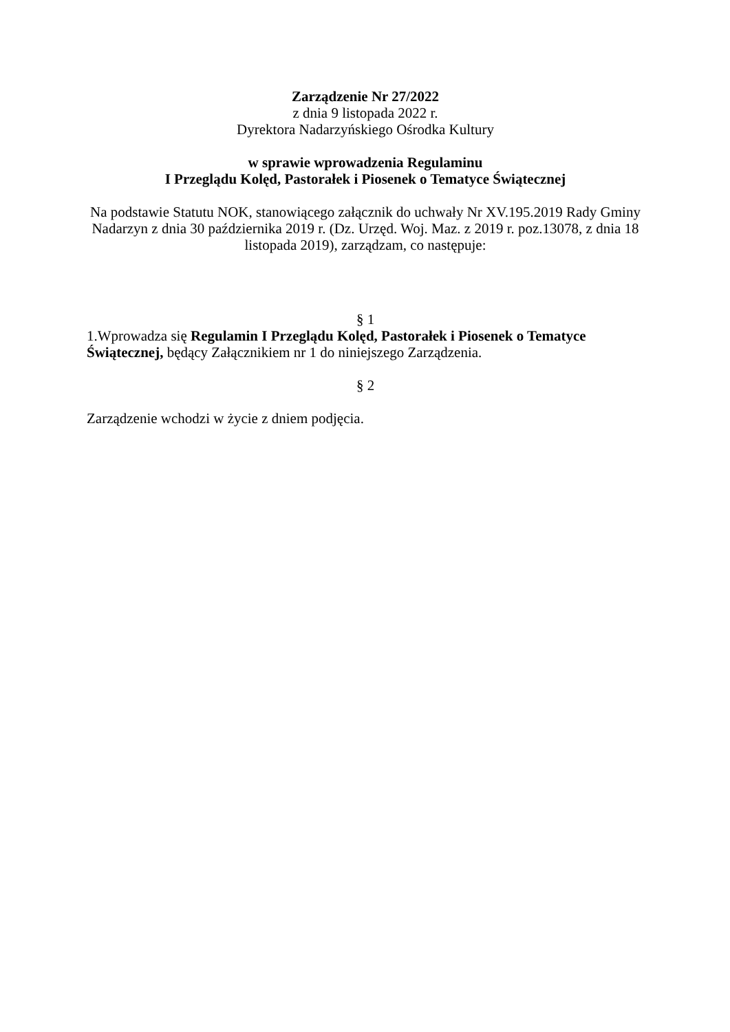Zarządzenie Nr 27/2022
z dnia 9 listopada 2022 r.
Dyrektora Nadarzyńskiego Ośrodka Kultury
w sprawie wprowadzenia Regulaminu
I Przeglądu Kolęd, Pastorałek i Piosenek o Tematyce Świątecznej
Na podstawie Statutu NOK, stanowiącego załącznik do uchwały Nr XV.195.2019 Rady Gminy Nadarzyn z dnia 30 października 2019 r. (Dz. Urzęd. Woj. Maz. z 2019 r. poz.13078, z dnia 18 listopada 2019), zarządzam, co następuje:
§ 1
1.Wprowadza się Regulamin I Przeglądu Kolęd, Pastorałek i Piosenek o Tematyce Świątecznej, będący Załącznikiem nr 1 do niniejszego Zarządzenia.
§ 2
Zarządzenie wchodzi w życie z dniem podjęcia.